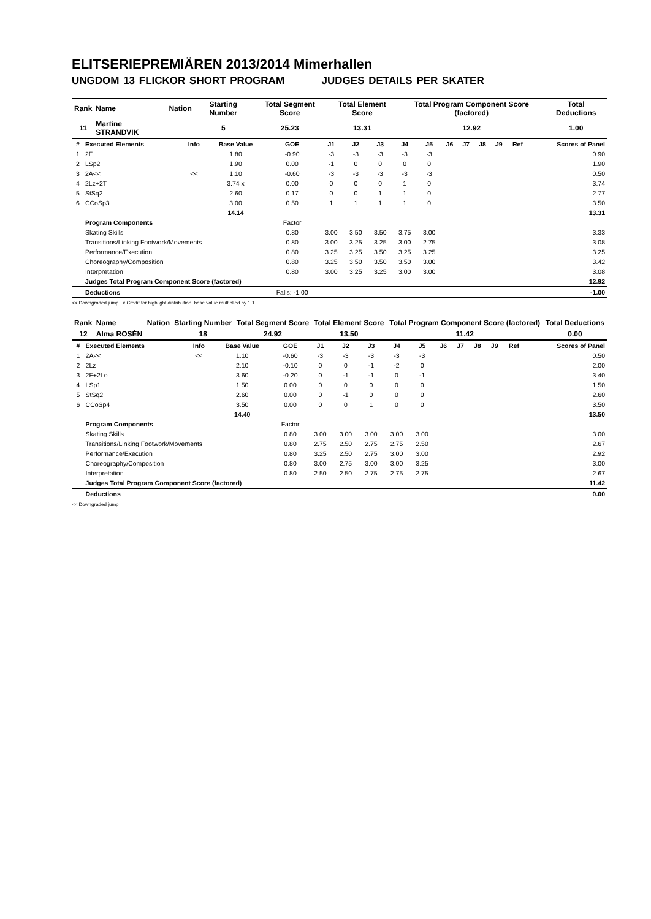ELITSERIEPREMIÄREN 2013/2014 Mimerhallen
UNGDOM 13 FLICKOR SHORT PROGRAM JUDGES DETAILS PER SKATER
| Rank | Name | Nation | Starting Number | Total Segment Score | Total Element Score | Total Program Component Score (factored) | Total Deductions |
| 11 | Martine STRANDVIK | | 5 | 25.23 | 13.31 | 12.92 | 1.00 |
| # | Executed Elements | Info | Base Value | GOE | J1 | J2 | J3 | J4 | J5 | J6 | J7 | J8 | J9 | Ref | Scores of Panel |
| --- | --- | --- | --- | --- | --- | --- | --- | --- | --- | --- | --- | --- | --- | --- | --- |
| 1 | 2F | | 1.80 | -0.90 | -3 | -3 | -3 | -3 | -3 | | | | | | 0.90 |
| 2 | LSp2 | | 1.90 | 0.00 | -1 | 0 | 0 | 0 | 0 | | | | | | 1.90 |
| 3 | 2A<< | << | 1.10 | -0.60 | -3 | -3 | -3 | -3 | -3 | | | | | | 0.50 |
| 4 | 2Lz+2T | | 3.74 x | 0.00 | 0 | 0 | 0 | 1 | 0 | | | | | | 3.74 |
| 5 | StSq2 | | 2.60 | 0.17 | 0 | 0 | 1 | 1 | 0 | | | | | | 2.77 |
| 6 | CCoSp3 | | 3.00 | 0.50 | 1 | 1 | 1 | 1 | 0 | | | | | | 3.50 |
| | | | 14.14 | | | | | | | | | | | | 13.31 |
| | Program Components | | | Factor | | | | | | | | | | | |
| | Skating Skills | | | 0.80 | 3.00 | 3.50 | 3.50 | 3.75 | 3.00 | | | | | | 3.33 |
| | Transitions/Linking Footwork/Movements | | | 0.80 | 3.00 | 3.25 | 3.25 | 3.00 | 2.75 | | | | | | 3.08 |
| | Performance/Execution | | | 0.80 | 3.25 | 3.25 | 3.50 | 3.25 | 3.25 | | | | | | 3.25 |
| | Choreography/Composition | | | 0.80 | 3.25 | 3.50 | 3.50 | 3.50 | 3.00 | | | | | | 3.42 |
| | Interpretation | | | 0.80 | 3.00 | 3.25 | 3.25 | 3.00 | 3.00 | | | | | | 3.08 |
| | Judges Total Program Component Score (factored) | | | | | | | | | | | | | | 12.92 |
| | Deductions | | | Falls: -1.00 | | | | | | | | | | | -1.00 |
<< Downgraded jump x Credit for highlight distribution, base value multiplied by 1.1
| Rank | Name | Nation | Starting Number | Total Segment Score | Total Element Score | Total Program Component Score (factored) | Total Deductions |
| 12 | Alma ROSÉN | | 18 | 24.92 | 13.50 | 11.42 | 0.00 |
| # | Executed Elements | Info | Base Value | GOE | J1 | J2 | J3 | J4 | J5 | J6 | J7 | J8 | J9 | Ref | Scores of Panel |
| --- | --- | --- | --- | --- | --- | --- | --- | --- | --- | --- | --- | --- | --- | --- | --- |
| 1 | 2A<< | << | 1.10 | -0.60 | -3 | -3 | -3 | -3 | -3 | | | | | | 0.50 |
| 2 | 2Lz | | 2.10 | -0.10 | 0 | 0 | -1 | -2 | 0 | | | | | | 2.00 |
| 3 | 2F+2Lo | | 3.60 | -0.20 | 0 | -1 | -1 | 0 | -1 | | | | | | 3.40 |
| 4 | LSp1 | | 1.50 | 0.00 | 0 | 0 | 0 | 0 | 0 | | | | | | 1.50 |
| 5 | StSq2 | | 2.60 | 0.00 | 0 | -1 | 0 | 0 | 0 | | | | | | 2.60 |
| 6 | CCoSp4 | | 3.50 | 0.00 | 0 | 0 | 1 | 0 | 0 | | | | | | 3.50 |
| | | | 14.40 | | | | | | | | | | | | 13.50 |
| | Program Components | | | Factor | | | | | | | | | | | |
| | Skating Skills | | | 0.80 | 3.00 | 3.00 | 3.00 | 3.00 | 3.00 | | | | | | 3.00 |
| | Transitions/Linking Footwork/Movements | | | 0.80 | 2.75 | 2.50 | 2.75 | 2.75 | 2.50 | | | | | | 2.67 |
| | Performance/Execution | | | 0.80 | 3.25 | 2.50 | 2.75 | 3.00 | 3.00 | | | | | | 2.92 |
| | Choreography/Composition | | | 0.80 | 3.00 | 2.75 | 3.00 | 3.00 | 3.25 | | | | | | 3.00 |
| | Interpretation | | | 0.80 | 2.50 | 2.50 | 2.75 | 2.75 | 2.75 | | | | | | 2.67 |
| | Judges Total Program Component Score (factored) | | | | | | | | | | | | | | 11.42 |
| | Deductions | | | | | | | | | | | | | | 0.00 |
<< Downgraded jump